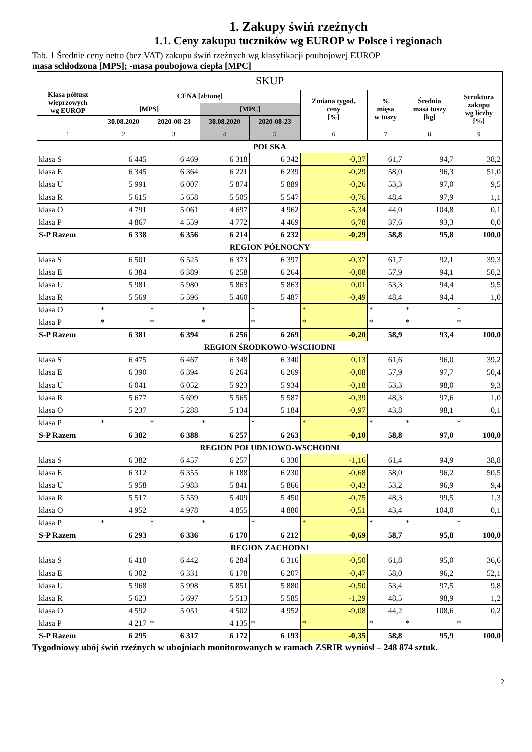1. Zakupy świń rzeźnych
1.1. Ceny zakupu tuczników wg EUROP w Polsce i regionach
Tab. 1 Średnie ceny netto (bez VAT) zakupu świń rzeźnych wg klasyfikacji poubojowej EUROP
masa schłodzona [MPS]; -masa poubojowa ciepła [MPC]
| SKUP | | | | | | | | |
| Klasa półtusz wieprzowych wg EUROP | CENA [zł/tonę] | | | | Zmiana tygod. ceny [%] | % mięsa w tuszy | Średnia masa tuszy [kg] | Struktura zakupu wg liczby [%] |
| | [MPS] | | [MPC] | | | | | |
| | 30.08.2020 | 2020-08-23 | 30.08.2020 | 2020-08-23 | | | | |
| 1 | 2 | 3 | 4 | 5 | 6 | 7 | 8 | 9 |
| POLSKA | | | | | | | | |
| klasa S | 6 445 | 6 469 | 6 318 | 6 342 | -0,37 | 61,7 | 94,7 | 38,2 |
| klasa E | 6 345 | 6 364 | 6 221 | 6 239 | -0,29 | 58,0 | 96,3 | 51,0 |
| klasa U | 5 991 | 6 007 | 5 874 | 5 889 | -0,26 | 53,3 | 97,0 | 9,5 |
| klasa R | 5 615 | 5 658 | 5 505 | 5 547 | -0,76 | 48,4 | 97,9 | 1,1 |
| klasa O | 4 791 | 5 061 | 4 697 | 4 962 | -5,34 | 44,0 | 104,8 | 0,1 |
| klasa P | 4 867 | 4 559 | 4 772 | 4 469 | 6,78 | 37,6 | 93,3 | 0,0 |
| S-P Razem | 6 338 | 6 356 | 6 214 | 6 232 | -0,29 | 58,8 | 95,8 | 100,0 |
| REGION PÓŁNOCNY | | | | | | | | |
| klasa S | 6 501 | 6 525 | 6 373 | 6 397 | -0,37 | 61,7 | 92,1 | 39,3 |
| klasa E | 6 384 | 6 389 | 6 258 | 6 264 | -0,08 | 57,9 | 94,1 | 50,2 |
| klasa U | 5 981 | 5 980 | 5 863 | 5 863 | 0,01 | 53,3 | 94,4 | 9,5 |
| klasa R | 5 569 | 5 596 | 5 460 | 5 487 | -0,49 | 48,4 | 94,4 | 1,0 |
| klasa O | * | * | * | * | * | * | * | * |
| klasa P | * | * | * | * | * | * | * | * |
| S-P Razem | 6 381 | 6 394 | 6 256 | 6 269 | -0,20 | 58,9 | 93,4 | 100,0 |
| REGION ŚRODKOWO-WSCHODNI | | | | | | | | |
| klasa S | 6 475 | 6 467 | 6 348 | 6 340 | 0,13 | 61,6 | 96,0 | 39,2 |
| klasa E | 6 390 | 6 394 | 6 264 | 6 269 | -0,08 | 57,9 | 97,7 | 50,4 |
| klasa U | 6 041 | 6 052 | 5 923 | 5 934 | -0,18 | 53,3 | 98,0 | 9,3 |
| klasa R | 5 677 | 5 699 | 5 565 | 5 587 | -0,39 | 48,3 | 97,6 | 1,0 |
| klasa O | 5 237 | 5 288 | 5 134 | 5 184 | -0,97 | 43,8 | 98,1 | 0,1 |
| klasa P | * | * | * | * | * | * | * | * |
| S-P Razem | 6 382 | 6 388 | 6 257 | 6 263 | -0,10 | 58,8 | 97,0 | 100,0 |
| REGION POŁUDNIOWO-WSCHODNI | | | | | | | | |
| klasa S | 6 382 | 6 457 | 6 257 | 6 330 | -1,16 | 61,4 | 94,9 | 38,8 |
| klasa E | 6 312 | 6 355 | 6 188 | 6 230 | -0,68 | 58,0 | 96,2 | 50,5 |
| klasa U | 5 958 | 5 983 | 5 841 | 5 866 | -0,43 | 53,2 | 96,9 | 9,4 |
| klasa R | 5 517 | 5 559 | 5 409 | 5 450 | -0,75 | 48,3 | 99,5 | 1,3 |
| klasa O | 4 952 | 4 978 | 4 855 | 4 880 | -0,51 | 43,4 | 104,0 | 0,1 |
| klasa P | * | * | * | * | * | * | * | * |
| S-P Razem | 6 293 | 6 336 | 6 170 | 6 212 | -0,69 | 58,7 | 95,8 | 100,0 |
| REGION ZACHODNI | | | | | | | | |
| klasa S | 6 410 | 6 442 | 6 284 | 6 316 | -0,50 | 61,8 | 95,0 | 36,6 |
| klasa E | 6 302 | 6 331 | 6 178 | 6 207 | -0,47 | 58,0 | 96,2 | 52,1 |
| klasa U | 5 968 | 5 998 | 5 851 | 5 880 | -0,50 | 53,4 | 97,5 | 9,8 |
| klasa R | 5 623 | 5 697 | 5 513 | 5 585 | -1,29 | 48,5 | 98,9 | 1,2 |
| klasa O | 4 592 | 5 051 | 4 502 | 4 952 | -9,08 | 44,2 | 108,6 | 0,2 |
| klasa P | 4 217 | * | 4 135 | * | * | * | * | * |
| S-P Razem | 6 295 | 6 317 | 6 172 | 6 193 | -0,35 | 58,8 | 95,9 | 100,0 |
Tygodniowy ubój świń rzeźnych w ubojniach monitorowanych w ramach ZSRIR wyniósł – 248 874 sztuk.
2